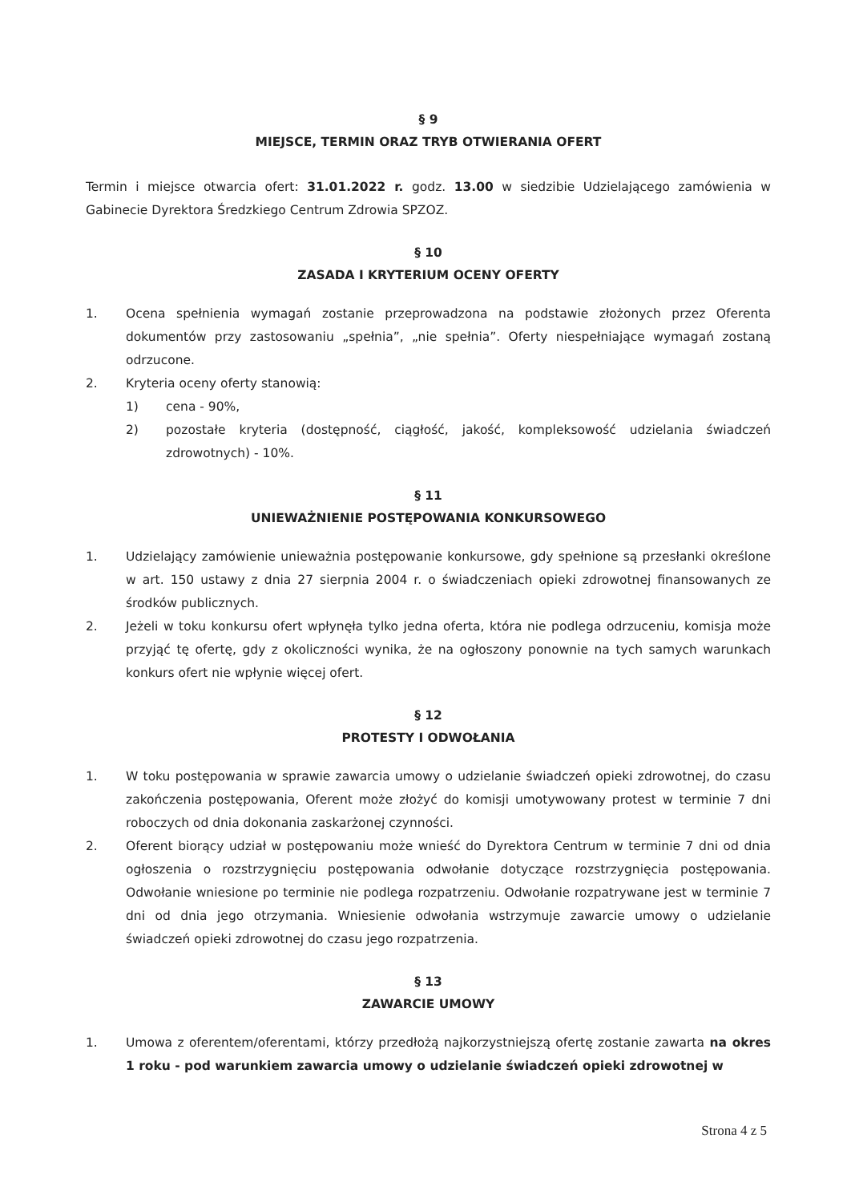§ 9
MIEJSCE, TERMIN ORAZ TRYB OTWIERANIA OFERT
Termin i miejsce otwarcia ofert: 31.01.2022 r. godz. 13.00 w siedzibie Udzielającego zamówienia w Gabinecie Dyrektora Średzkiego Centrum Zdrowia SPZOZ.
§ 10
ZASADA I KRYTERIUM OCENY OFERTY
1. Ocena spełnienia wymagań zostanie przeprowadzona na podstawie złożonych przez Oferenta dokumentów przy zastosowaniu „spełnia”, „nie spełnia”. Oferty niespełniające wymagań zostaną odrzucone.
2. Kryteria oceny oferty stanowią:
1) cena - 90%,
2) pozostałe kryteria (dostępność, ciągłość, jakość, kompleksowość udzielania świadczeń zdrowotnych) - 10%.
§ 11
UNIEWAŻNIENIE POSTĘPOWANIA KONKURSOWEGO
1. Udzielający zamówienie unieważnia postępowanie konkursowe, gdy spełnione są przesłanki określone w art. 150 ustawy z dnia 27 sierpnia 2004 r. o świadczeniach opieki zdrowotnej finansowanych ze środków publicznych.
2. Jeżeli w toku konkursu ofert wpłynęła tylko jedna oferta, która nie podlega odrzuceniu, komisja może przyjąć tę ofertę, gdy z okoliczności wynika, że na ogłoszony ponownie na tych samych warunkach konkurs ofert nie wpłynie więcej ofert.
§ 12
PROTESTY I ODWOŁANIA
1. W toku postępowania w sprawie zawarcia umowy o udzielanie świadczeń opieki zdrowotnej, do czasu zakończenia postępowania, Oferent może złożyć do komisji umotywowany protest w terminie 7 dni roboczych od dnia dokonania zaskarżonej czynności.
2. Oferent biorący udział w postępowaniu może wnieść do Dyrektora Centrum w terminie 7 dni od dnia ogłoszenia o rozstrzygnięciu postępowania odwołanie dotyczące rozstrzygnięcia postępowania. Odwołanie wniesione po terminie nie podlega rozpatrzeniu. Odwołanie rozpatrywane jest w terminie 7 dni od dnia jego otrzymania. Wniesienie odwołania wstrzymuje zawarcie umowy o udzielanie świadczeń opieki zdrowotnej do czasu jego rozpatrzenia.
§ 13
ZAWARCIE UMOWY
1. Umowa z oferentem/oferentami, którzy przedłożą najkorzystniejszą ofertę zostanie zawarta na okres 1 roku - pod warunkiem zawarcia umowy o udzielanie świadczeń opieki zdrowotnej w
Strona 4 z 5